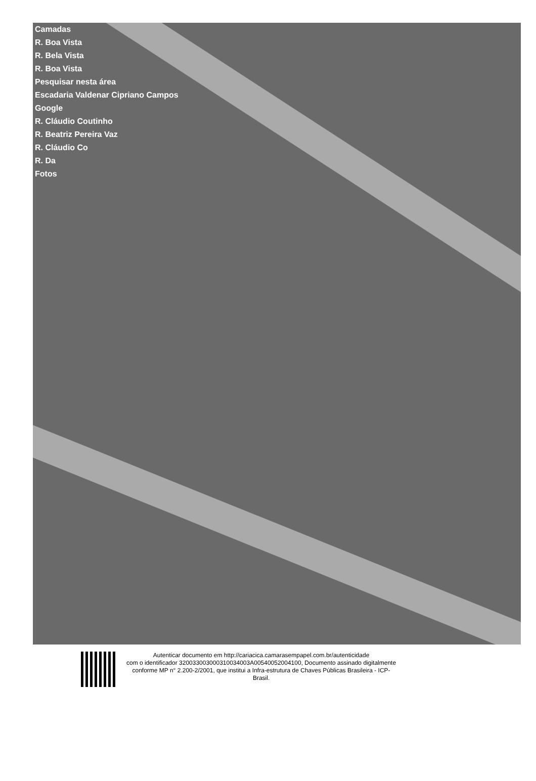Camadas
R. Boa Vista
R. Bela Vista
R. Boa Vista
Pesquisar nesta área
Escadaria Valdenar Cipriano Campos
Google
R. Cláudio Coutinho
R. Beatriz Pereira Vaz
R. Cláudio Co
R. Da
Fotos
Autenticar documento em http://cariacica.camarasempapel.com.br/autenticidade
com o identificador 320033003000310034003A00540052004100, Documento assinado digitalmente
conforme MP n° 2.200-2/2001, que institui a Infra-estrutura de Chaves Públicas Brasileira - ICP-
Brasil.